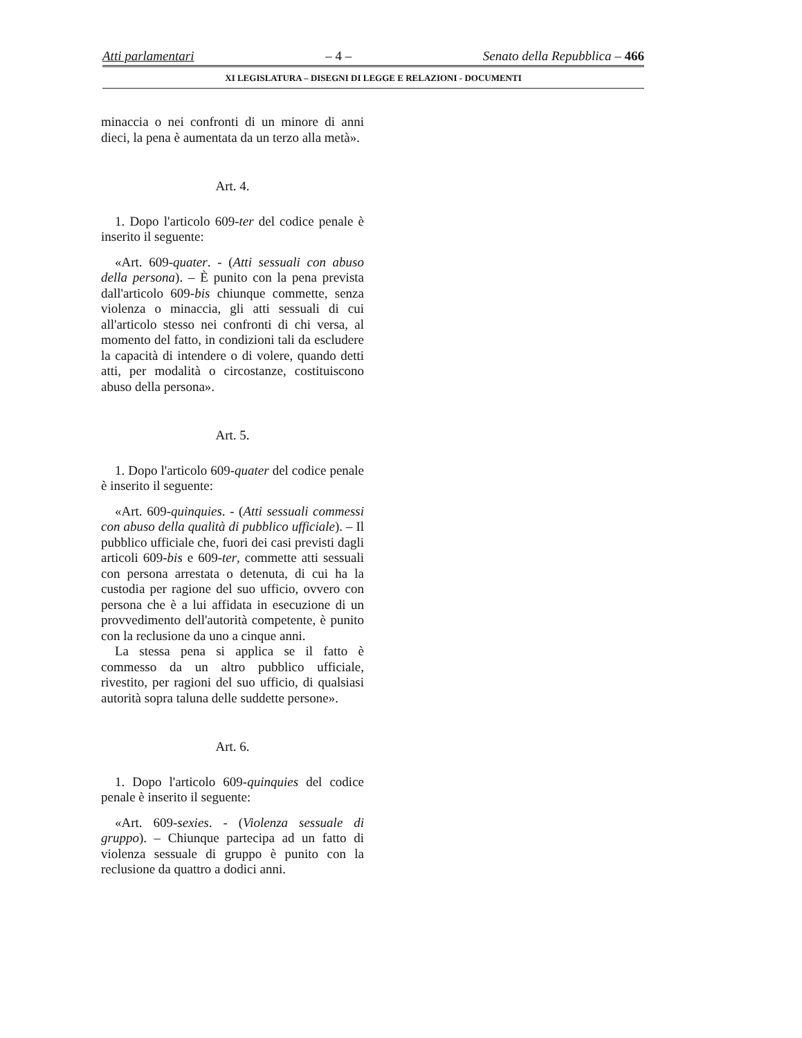Atti parlamentari – 4 – Senato della Repubblica – 466
XI LEGISLATURA – DISEGNI DI LEGGE E RELAZIONI - DOCUMENTI
minaccia o nei confronti di un minore di anni dieci, la pena è aumentata da un terzo alla metà».
Art. 4.
1. Dopo l'articolo 609-ter del codice penale è inserito il seguente:
«Art. 609-quater. - (Atti sessuali con abuso della persona). – È punito con la pena prevista dall'articolo 609-bis chiunque commette, senza violenza o minaccia, gli atti sessuali di cui all'articolo stesso nei confronti di chi versa, al momento del fatto, in condizioni tali da escludere la capacità di intendere o di volere, quando detti atti, per modalità o circostanze, costituiscono abuso della persona».
Art. 5.
1. Dopo l'articolo 609-quater del codice penale è inserito il seguente:
«Art. 609-quinquies. - (Atti sessuali commessi con abuso della qualità di pubblico ufficiale). – Il pubblico ufficiale che, fuori dei casi previsti dagli articoli 609-bis e 609-ter, commette atti sessuali con persona arrestata o detenuta, di cui ha la custodia per ragione del suo ufficio, ovvero con persona che è a lui affidata in esecuzione di un provvedimento dell'autorità competente, è punito con la reclusione da uno a cinque anni.
La stessa pena si applica se il fatto è commesso da un altro pubblico ufficiale, rivestito, per ragioni del suo ufficio, di qualsiasi autorità sopra taluna delle suddette persone».
Art. 6.
1. Dopo l'articolo 609-quinquies del codice penale è inserito il seguente:
«Art. 609-sexies. - (Violenza sessuale di gruppo). – Chiunque partecipa ad un fatto di violenza sessuale di gruppo è punito con la reclusione da quattro a dodici anni.